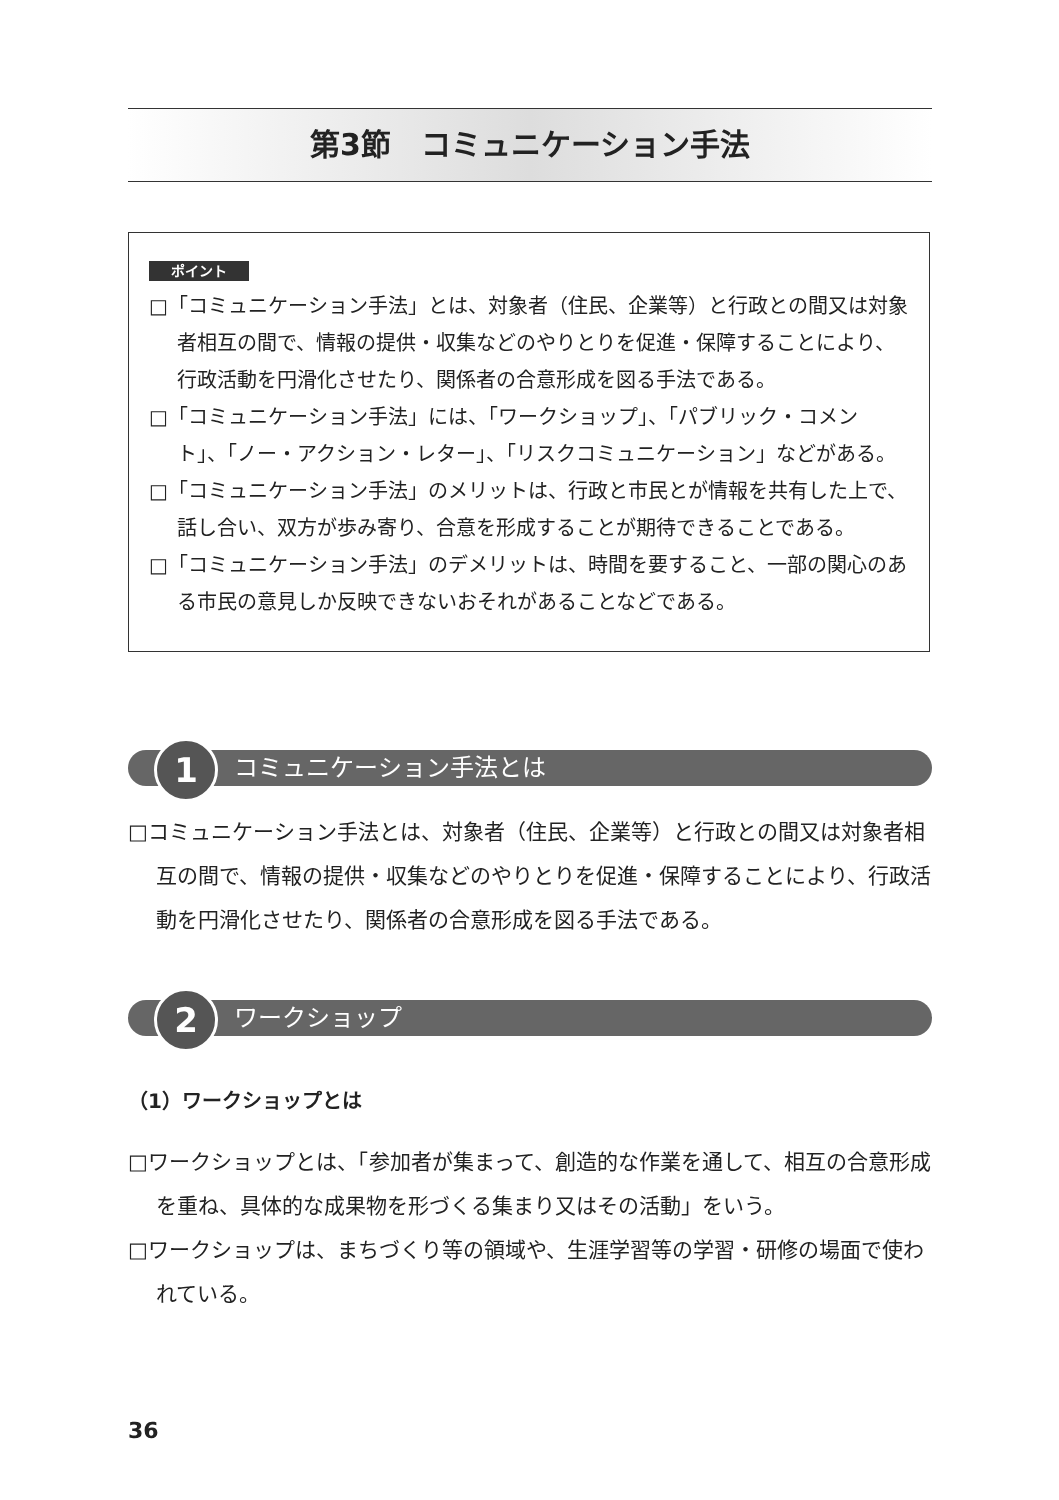第3節　コミュニケーション手法
ポイント
□「コミュニケーション手法」とは、対象者（住民、企業等）と行政との間又は対象者相互の間で、情報の提供・収集などのやりとりを促進・保障することにより、行政活動を円滑化させたり、関係者の合意形成を図る手法である。
□「コミュニケーション手法」には、「ワークショップ」、「パブリック・コメント」、「ノー・アクション・レター」、「リスクコミュニケーション」などがある。
□「コミュニケーション手法」のメリットは、行政と市民とが情報を共有した上で、話し合い、双方が歩み寄り、合意を形成することが期待できることである。
□「コミュニケーション手法」のデメリットは、時間を要すること、一部の関心のある市民の意見しか反映できないおそれがあることなどである。
1 コミュニケーション手法とは
□コミュニケーション手法とは、対象者（住民、企業等）と行政との間又は対象者相互の間で、情報の提供・収集などのやりとりを促進・保障することにより、行政活動を円滑化させたり、関係者の合意形成を図る手法である。
2 ワークショップ
（1）ワークショップとは
□ワークショップとは、「参加者が集まって、創造的な作業を通して、相互の合意形成を重ね、具体的な成果物を形づくる集まり又はその活動」をいう。
□ワークショップは、まちづくり等の領域や、生涯学習等の学習・研修の場面で使われている。
36